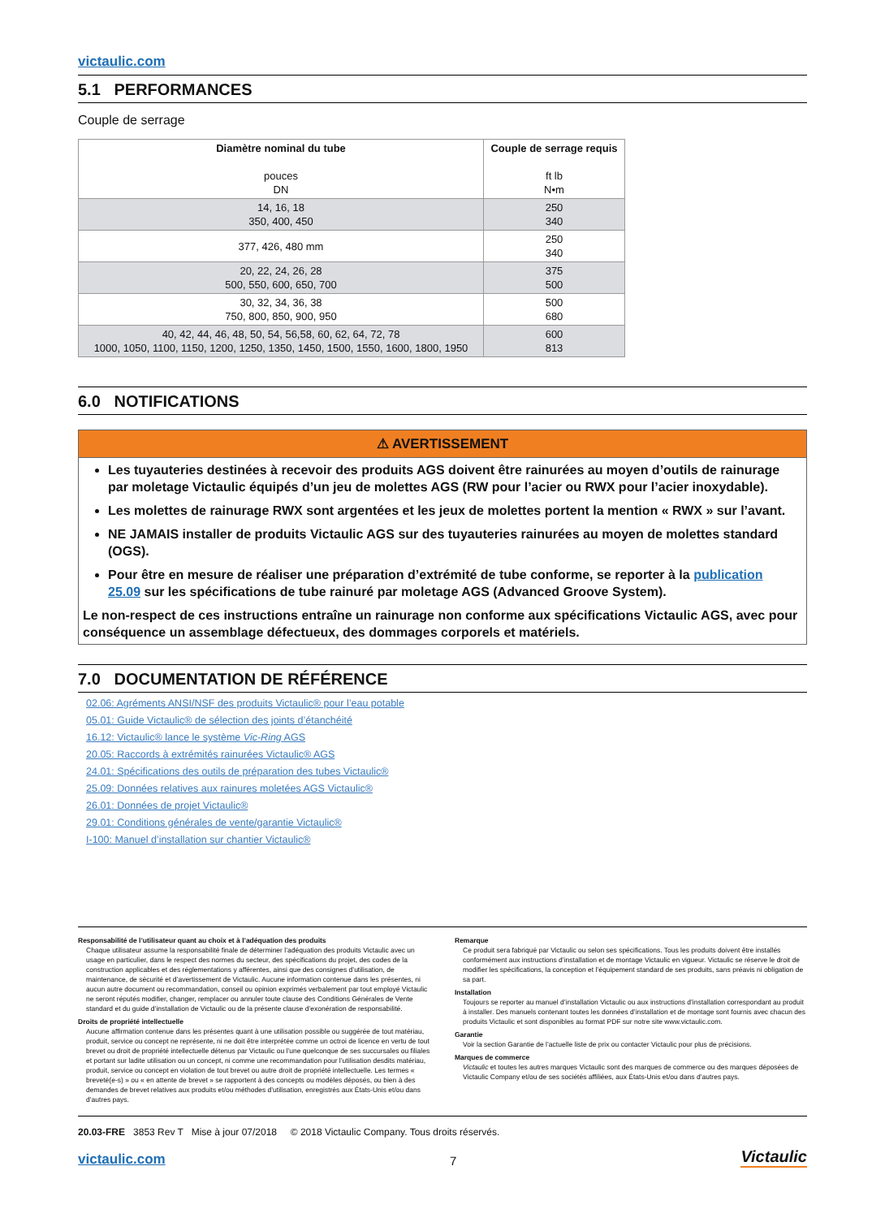victaulic.com
5.1 PERFORMANCES
Couple de serrage
| Diamètre nominal du tube pouces DN | Couple de serrage requis ft lb N•m |
| --- | --- |
| 14, 16, 18 350, 400, 450 | 250 340 |
| 377, 426, 480 mm | 250 340 |
| 20, 22, 24, 26, 28 500, 550, 600, 650, 700 | 375 500 |
| 30, 32, 34, 36, 38 750, 800, 850, 900, 950 | 500 680 |
| 40, 42, 44, 46, 48, 50, 54, 56,58, 60, 62, 64, 72, 78 1000, 1050, 1100, 1150, 1200, 1250, 1350, 1450, 1500, 1550, 1600, 1800, 1950 | 600 813 |
6.0 NOTIFICATIONS
⚠ AVERTISSEMENT
Les tuyauteries destinées à recevoir des produits AGS doivent être rainurées au moyen d’outils de rainurage par moletage Victaulic équipés d’un jeu de molettes AGS (RW pour l’acier ou RWX pour l’acier inoxydable).
Les molettes de rainurage RWX sont argentées et les jeux de molettes portent la mention « RWX » sur l’avant.
NE JAMAIS installer de produits Victaulic AGS sur des tuyauteries rainurées au moyen de molettes standard (OGS).
Pour être en mesure de réaliser une préparation d’extrémité de tube conforme, se reporter à la publication 25.09 sur les spécifications de tube rainuré par moletage AGS (Advanced Groove System).
Le non-respect de ces instructions entraîne un rainurage non conforme aux spécifications Victaulic AGS, avec pour conséquence un assemblage défectueux, des dommages corporels et matériels.
7.0 DOCUMENTATION DE RÉFÉRENCE
02.06: Agréments ANSI/NSF des produits Victaulic® pour l’eau potable
05.01: Guide Victaulic® de sélection des joints d’étanchéité
16.12: Victaulic® lance le système Vic-Ring AGS
20.05: Raccords à extrémités rainurées Victaulic® AGS
24.01: Spécifications des outils de préparation des tubes Victaulic®
25.09: Données relatives aux rainures moletées AGS Victaulic®
26.01: Données de projet Victaulic®
29.01: Conditions générales de vente/garantie Victaulic®
I-100: Manuel d’installation sur chantier Victaulic®
Responsabilité de l’utilisateur quant au choix et à l’adéquation des produits
Chaque utilisateur assume la responsabilité finale de déterminer l’adéquation des produits Victaulic avec un usage en particulier, dans le respect des normes du secteur, des spécifications du projet, des codes de la construction applicables et des réglementations y afférentes, ainsi que des consignes d’utilisation, de maintenance, de sécurité et d’avertissement de Victaulic. Aucune information contenue dans les présentes, ni aucun autre document ou recommandation, conseil ou opinion exprimés verbalement par tout employé Victaulic ne seront réputés modifier, changer, remplacer ou annuler toute clause des Conditions Générales de Vente standard et du guide d’installation de Victaulic ou de la présente clause d’exonération de responsabilité.
Droits de propriété intellectuelle
Aucune affirmation contenue dans les présentes quant à une utilisation possible ou suggérée de tout matériau, produit, service ou concept ne représente, ni ne doit être interprétée comme un octroi de licence en vertu de tout brevet ou droit de propriété intellectuelle détenus par Victaulic ou l’une quelconque de ses succursales ou filiales et portant sur ladite utilisation ou un concept, ni comme une recommandation pour l’utilisation desdits matériau, produit, service ou concept en violation de tout brevet ou autre droit de propriété intellectuelle. Les termes « breveté(e-s) » ou « en attente de brevet » se rapportent à des concepts ou modèles déposés, ou bien à des demandes de brevet relatives aux produits et/ou méthodes d’utilisation, enregistrés aux États-Unis et/ou dans d’autres pays.
Remarque
Ce produit sera fabriqué par Victaulic ou selon ses spécifications. Tous les produits doivent être installés conformément aux instructions d’installation et de montage Victaulic en vigueur. Victaulic se réserve le droit de modifier les spécifications, la conception et l’équipement standard de ses produits, sans préavis ni obligation de sa part.
Installation
Toujours se reporter au manuel d’installation Victaulic ou aux instructions d’installation correspondant au produit à installer. Des manuels contenant toutes les données d’installation et de montage sont fournis avec chacun des produits Victaulic et sont disponibles au format PDF sur notre site www.victaulic.com.
Garantie
Voir la section Garantie de l’actuelle liste de prix ou contacter Victaulic pour plus de précisions.
Marques de commerce
Victaulic et toutes les autres marques Victaulic sont des marques de commerce ou des marques déposées de Victaulic Company et/ou de ses sociétés affiliées, aux États-Unis et/ou dans d’autres pays.
20.03-FRE 3853 Rev T Mise à jour 07/2018 © 2018 Victaulic Company. Tous droits réservés.
victaulic.com
7
Victaulic